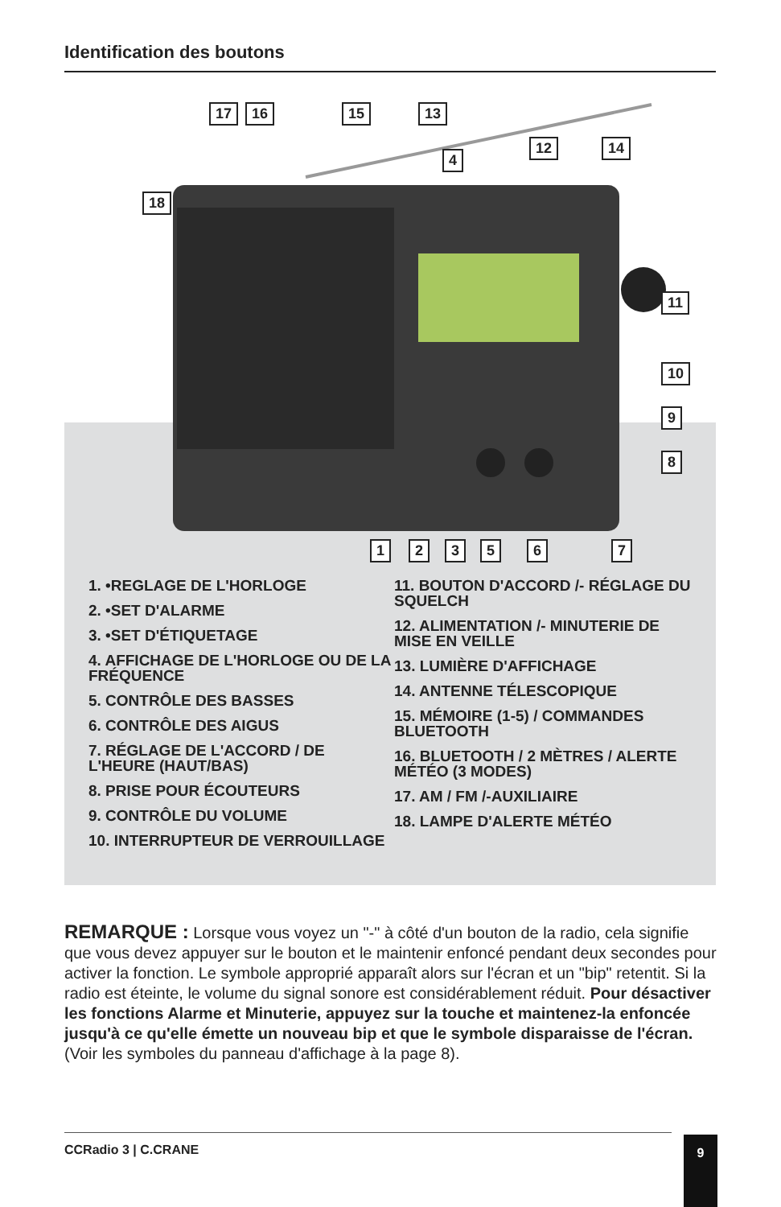Identification des boutons
17 16 15 13
4
12 14
18
11
10
9
8
1 2 3 5 6 7
1. •REGLAGE DE L'HORLOGE
2. •SET D'ALARME
3. •SET D'ÉTIQUETAGE
4. AFFICHAGE DE L'HORLOGE OU DE LA FRÉQUENCE
5. CONTRÔLE DES BASSES
6. CONTRÔLE DES AIGUS
7. RÉGLAGE DE L'ACCORD / DE L'HEURE (HAUT/BAS)
8. PRISE POUR ÉCOUTEURS
9. CONTRÔLE DU VOLUME
10. INTERRUPTEUR DE VERROUILLAGE
11. BOUTON D'ACCORD /- RÉGLAGE DU SQUELCH
12. ALIMENTATION /- MINUTERIE DE MISE EN VEILLE
13. LUMIÈRE D'AFFICHAGE
14. ANTENNE TÉLESCOPIQUE
15. MÉMOIRE (1-5) / COMMANDES BLUETOOTH
16. BLUETOOTH / 2 MÈTRES / ALERTE MÉTÉO (3 MODES)
17. AM / FM /-AUXILIAIRE
18. LAMPE D'ALERTE MÉTÉO
REMARQUE : Lorsque vous voyez un "-" à côté d'un bouton de la radio, cela signifie que vous devez appuyer sur le bouton et le maintenir enfoncé pendant deux secondes pour activer la fonction. Le symbole approprié apparaît alors sur l'écran et un "bip" retentit. Si la radio est éteinte, le volume du signal sonore est considérablement réduit. Pour désactiver les fonctions Alarme et Minuterie, appuyez sur la touche et maintenez-la enfoncée jusqu'à ce qu'elle émette un nouveau bip et que le symbole disparaisse de l'écran. (Voir les symboles du panneau d'affichage à la page 8).
CCRadio 3 | C.CRANE 9